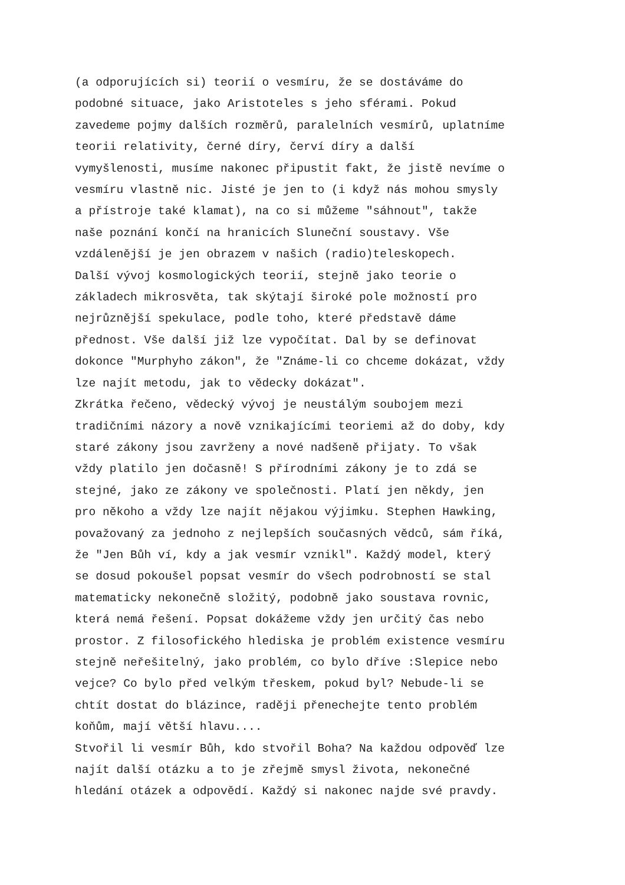(a odporujících si) teorií o vesmíru, že se dostáváme do podobné situace, jako Aristoteles s jeho sférami. Pokud zavedeme pojmy dalších rozměrů, paralelních vesmírů, uplatníme teorii relativity, černé díry, červí díry a další vymyšlenosti, musíme nakonec připustit fakt, že jistě nevíme o vesmíru vlastně nic. Jisté je jen to (i když nás mohou smysly a přístroje také klamat), na co si můžeme "sáhnout", takže naše poznání končí na hranicích Sluneční soustavy. Vše vzdálenější je jen obrazem v našich (radio)teleskopech. Další vývoj kosmologických teorií, stejně jako teorie o základech mikrosvěta, tak skýtají široké pole možností pro nejrůznější spekulace, podle toho, které představě dáme přednost. Vše další již lze vypočítat. Dal by se definovat dokonce "Murphyho zákon", že "Známe-li co chceme dokázat, vždy lze najít metodu, jak to vědecky dokázat". Zkrátka řečeno, vědecký vývoj je neustálým soubojem mezi tradičními názory a nově vznikajícími teoriemi až do doby, kdy staré zákony jsou zavrženy a nové nadšeně přijaty. To však vždy platilo jen dočasně! S přírodními zákony je to zdá se stejné, jako ze zákony ve společnosti. Platí jen někdy, jen pro někoho a vždy lze najít nějakou výjimku. Stephen Hawking, považovaný za jednoho z nejlepších současných vědců, sám říká, že "Jen Bůh ví, kdy a jak vesmír vznikl". Každý model, který se dosud pokoušel popsat vesmír do všech podrobností se stal matematicky nekonečně složitý, podobně jako soustava rovnic, která nemá řešení. Popsat dokážeme vždy jen určitý čas nebo prostor. Z filosofického hlediska je problém existence vesmíru stejně neřešitelný, jako problém, co bylo dříve :Slepice nebo vejce? Co bylo před velkým třeskem, pokud byl? Nebude-li se chtít dostat do blázince, raději přenechejte tento problém koňům, mají větší hlavu.... Stvořil li vesmír Bůh, kdo stvořil Boha? Na každou odpověď lze najít další otázku a to je zřejmě smysl života, nekonečné hledání otázek a odpovědí. Každý si nakonec najde své pravdy.